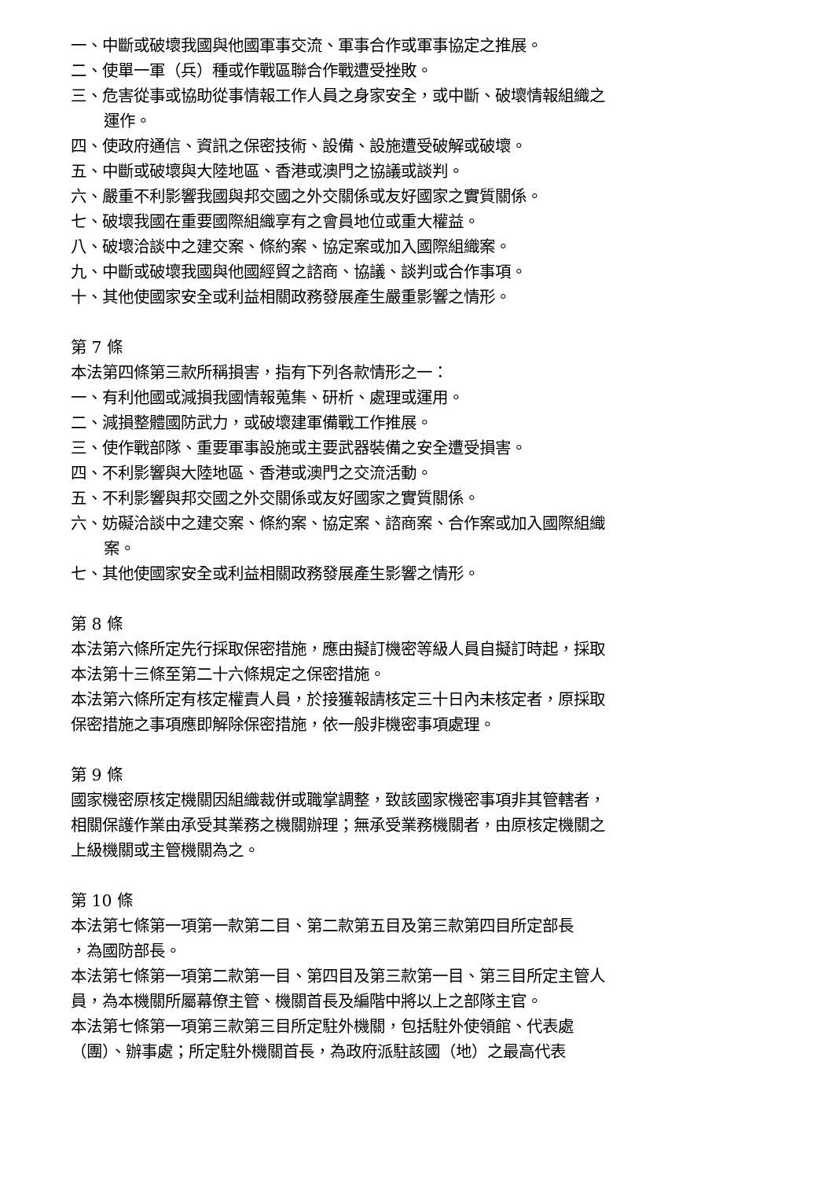一、中斷或破壞我國與他國軍事交流、軍事合作或軍事協定之推展。
二、使單一軍（兵）種或作戰區聯合作戰遭受挫敗。
三、危害從事或協助從事情報工作人員之身家安全，或中斷、破壞情報組織之運作。
四、使政府通信、資訊之保密技術、設備、設施遭受破解或破壞。
五、中斷或破壞與大陸地區、香港或澳門之協議或談判。
六、嚴重不利影響我國與邦交國之外交關係或友好國家之實質關係。
七、破壞我國在重要國際組織享有之會員地位或重大權益。
八、破壞洽談中之建交案、條約案、協定案或加入國際組織案。
九、中斷或破壞我國與他國經貿之諮商、協議、談判或合作事項。
十、其他使國家安全或利益相關政務發展產生嚴重影響之情形。
第 7 條
本法第四條第三款所稱損害，指有下列各款情形之一：
一、有利他國或減損我國情報蒐集、研析、處理或運用。
二、減損整體國防武力，或破壞建軍備戰工作推展。
三、使作戰部隊、重要軍事設施或主要武器裝備之安全遭受損害。
四、不利影響與大陸地區、香港或澳門之交流活動。
五、不利影響與邦交國之外交關係或友好國家之實質關係。
六、妨礙洽談中之建交案、條約案、協定案、諮商案、合作案或加入國際組織案。
七、其他使國家安全或利益相關政務發展產生影響之情形。
第 8 條
本法第六條所定先行採取保密措施，應由擬訂機密等級人員自擬訂時起，採取本法第十三條至第二十六條規定之保密措施。
本法第六條所定有核定權責人員，於接獲報請核定三十日內未核定者，原採取保密措施之事項應即解除保密措施，依一般非機密事項處理。
第 9 條
國家機密原核定機關因組織裁併或職掌調整，致該國家機密事項非其管轄者，相關保護作業由承受其業務之機關辦理；無承受業務機關者，由原核定機關之上級機關或主管機關為之。
第 10 條
本法第七條第一項第一款第二目、第二款第五目及第三款第四目所定部長
，為國防部長。
本法第七條第一項第二款第一目、第四目及第三款第一目、第三目所定主管人員，為本機關所屬幕僚主管、機關首長及編階中將以上之部隊主官。
本法第七條第一項第三款第三目所定駐外機關，包括駐外使領館、代表處（團）、辦事處；所定駐外機關首長，為政府派駐該國（地）之最高代表